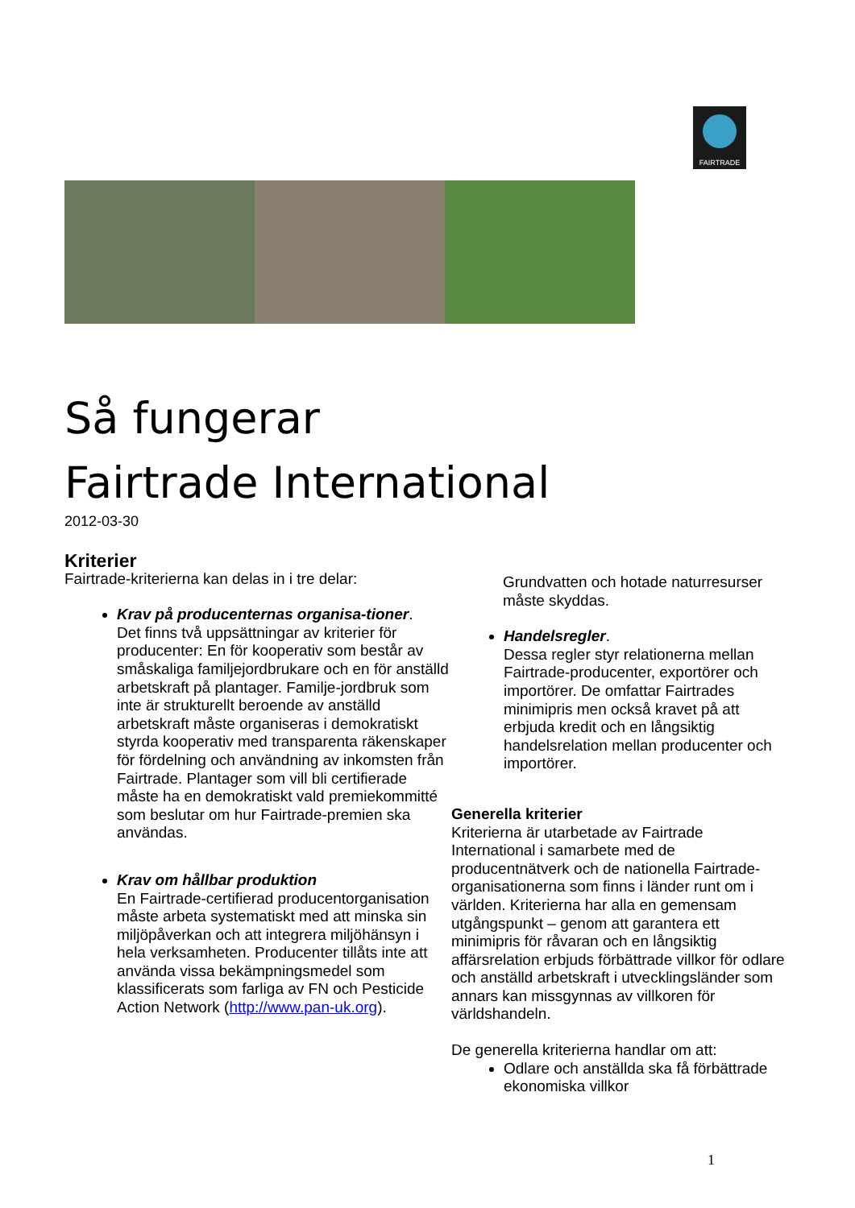FAIRTRADE
Så fungerar
Fairtrade International
2012-03-30
Kriterier
Fairtrade-kriterierna kan delas in i tre delar:
Krav på producenternas organisa-tioner.
Det finns två uppsättningar av kriterier för producenter: En för kooperativ som består av småskaliga familjejordbrukare och en för anställd arbetskraft på plantager. Familje-jordbruk som inte är strukturellt beroende av anställd arbetskraft måste organiseras i demokratiskt styrda kooperativ med transparenta räkenskaper för fördelning och användning av inkomsten från Fairtrade. Plantager som vill bli certifierade måste ha en demokratiskt vald premiekommitté som beslutar om hur Fairtrade-premien ska användas.
Krav om hållbar produktion
En Fairtrade-certifierad producentorganisation måste arbeta systematiskt med att minska sin miljöpåverkan och att integrera miljöhänsyn i hela verksamheten. Producenter tillåts inte att använda vissa bekämpningsmedel som klassificerats som farliga av FN och Pesticide Action Network (http://www.pan-uk.org).
Grundvatten och hotade naturresurser måste skyddas.
Handelsregler.
Dessa regler styr relationerna mellan Fairtrade-producenter, exportörer och importörer. De omfattar Fairtrades minimipris men också kravet på att erbjuda kredit och en långsiktig handelsrelation mellan producenter och importörer.
Generella kriterier
Kriterierna är utarbetade av Fairtrade International i samarbete med de producentnätverk och de nationella Fairtrade-organisationerna som finns i länder runt om i världen. Kriterierna har alla en gemensam utgångspunkt – genom att garantera ett minimipris för råvaran och en långsiktig affärsrelation erbjuds förbättrade villkor för odlare och anställd arbetskraft i utvecklingsländer som annars kan missgynnas av villkoren för världshandeln.
De generella kriterierna handlar om att:
Odlare och anställda ska få förbättrade ekonomiska villkor
1